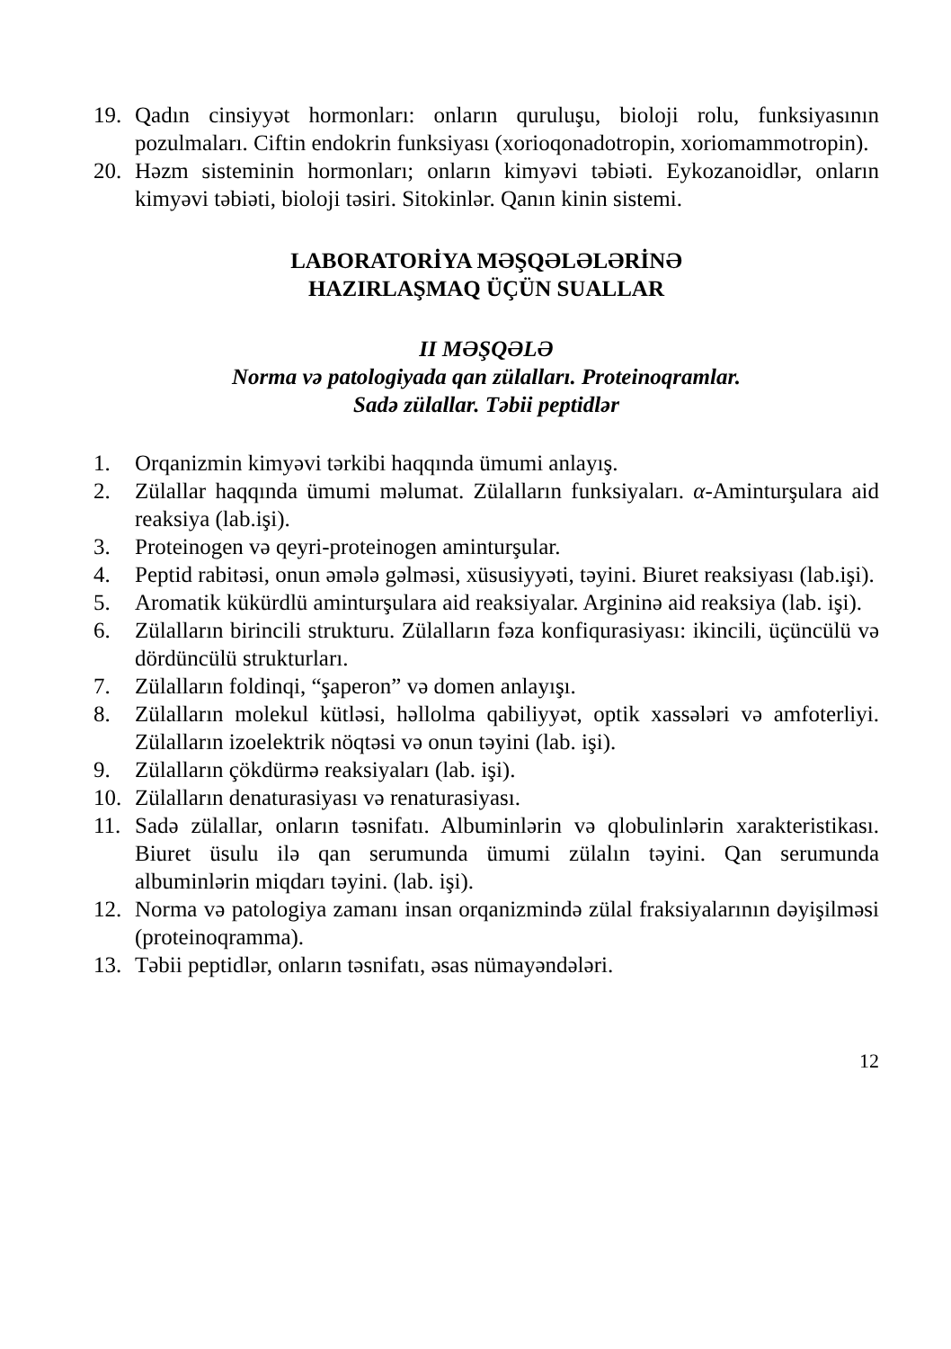19. Qadın cinsiyyət hormonları: onların quruluşu, bioloji rolu, funksiya­sının pozulmaları. Ciftin endokrin funksiyası (xorioqonadotropin, xoriomammotropin).
20. Həzm sisteminin hormonları; onların kimyəvi təbiəti. Eykozanoidlər, onların kimyəvi təbiəti, bioloji təsiri. Sitokinlər. Qanın kinin sistemi.
LABORATORİYA MƏŞQƏLƏLƏRİNƏ
HAZIRLAŞMAQ ÜÇÜN SUALLAR
II MƏŞQƏLƏ
Norma və patologiyada qan zülalları. Proteinoqramlar.
Sadə zülallar. Təbii peptidlər
1. Orqanizmin kimyəvi tərkibi haqqında ümumi anlayış.
2. Zülallar haqqında ümumi məlumat. Zülalların funksiyaları. α-Amin­turşulara aid reaksiya (lab.işi).
3. Proteinogen və qeyri-proteinogen aminturşular.
4. Peptid rabitəsi, onun əmələ gəlməsi, xüsusiyyəti, təyini. Biuret reak­siyası (lab.işi).
5. Aromatik kükürdlü aminturşulara aid reaksiyalar. Arginin­ə aid re­aksiya (lab. işi).
6. Zülalların birincili strukturu. Zülalların fəza konfiqurasiyası: ikincili, üçüncülü və dördüncülü strukturları.
7. Zülalların foldinqi, “şaperon” və domen anlayışı.
8. Zülalların molekul kütləsi, həllolma qabiliyyət, optik xassələri və amfoterliyi. Zülalların izoelektrik nöqtəsi və onun təyini (lab. işi).
9. Zülalların çökdürmə reaksiyaları (lab. işi).
10. Zülalların denaturasiyası və renaturasiyası.
11. Sadə zülallar, onların təsnifatı. Albuminlərin və qlobulinlərin xarak­teristikası. Biuret üsulu ilə qan serumunda ümumi zülalın təyini. Qan serumunda albuminlərin miqdarı təyini. (lab. işi).
12. Norma və patologiya zamanı insan orqanizmində zülal fraksiyala­rının dəyişilməsi (proteinoqramma).
13. Təbii peptidlər, onların təsnifatı, əsas nümayəndələri.
12